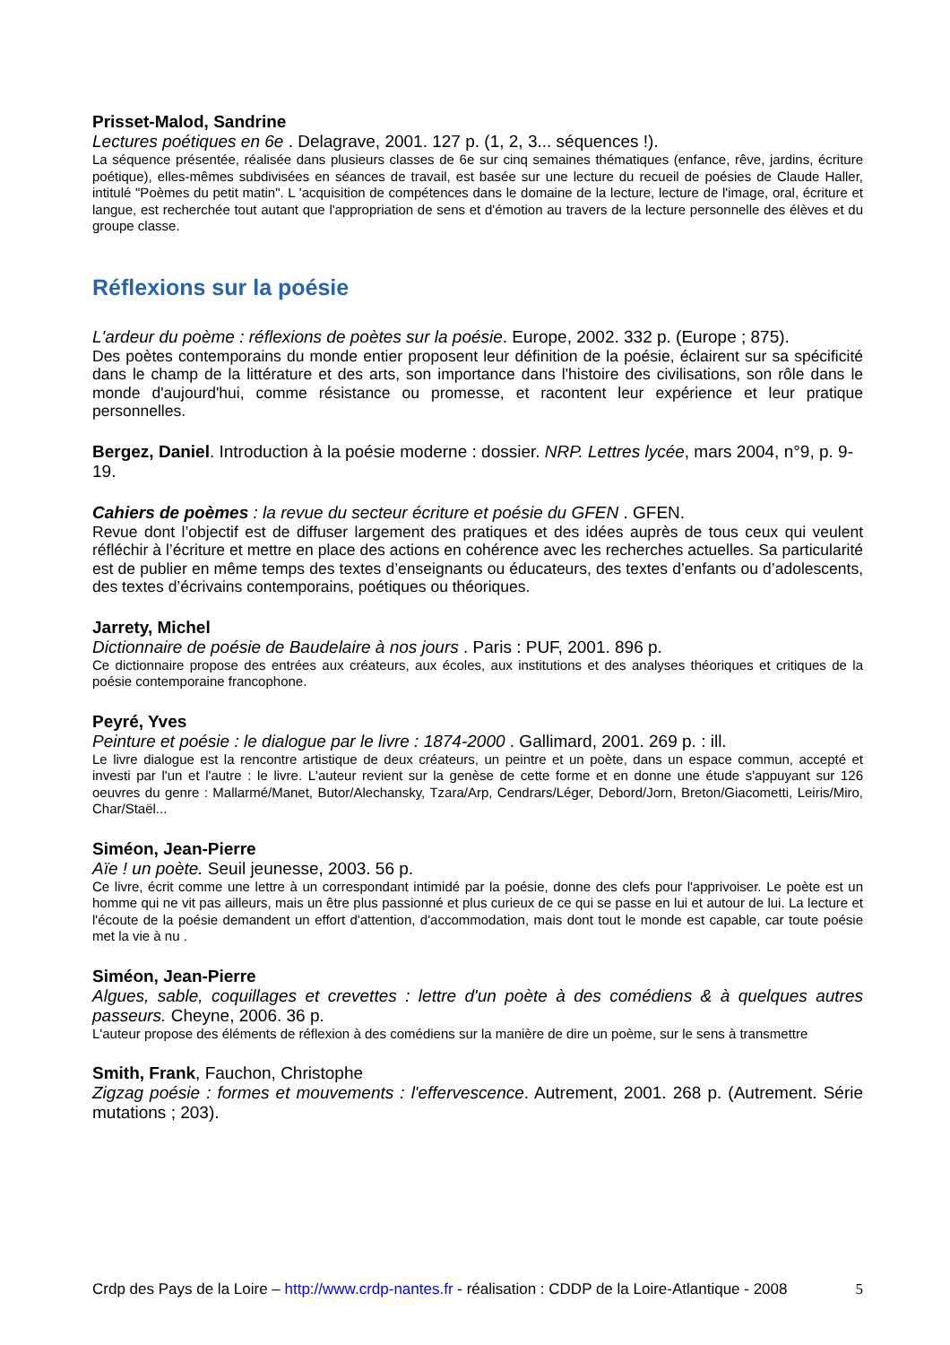Prisset-Malod, Sandrine
Lectures poétiques en 6e . Delagrave, 2001. 127 p. (1, 2, 3... séquences !).
La séquence présentée, réalisée dans plusieurs classes de 6e sur cinq semaines thématiques (enfance, rêve, jardins, écriture poétique), elles-mêmes subdivisées en séances de travail, est basée sur une lecture du recueil de poésies de Claude Haller, intitulé "Poèmes du petit matin". L 'acquisition de compétences dans le domaine de la lecture, lecture de l'image, oral, écriture et langue, est recherchée tout autant que l'appropriation de sens et d'émotion au travers de la lecture personnelle des élèves et du groupe classe.
Réflexions sur la poésie
L'ardeur du poème : réflexions de poètes sur la poésie. Europe, 2002. 332 p. (Europe ; 875).
Des poètes contemporains du monde entier proposent leur définition de la poésie, éclairent sur sa spécificité dans le champ de la littérature et des arts, son importance dans l'histoire des civilisations, son rôle dans le monde d'aujourd'hui, comme résistance ou promesse, et racontent leur expérience et leur pratique personnelles.
Bergez, Daniel. Introduction à la poésie moderne : dossier. NRP. Lettres lycée, mars 2004, n°9, p. 9-19.
Cahiers de poèmes : la revue du secteur écriture et poésie du GFEN . GFEN.
Revue dont l’objectif est de diffuser largement des pratiques et des idées auprès de tous ceux qui veulent réfléchir à l’écriture et mettre en place des actions en cohérence avec les recherches actuelles. Sa particularité est de publier en même temps des textes d’enseignants ou éducateurs, des textes d’enfants ou d’adolescents, des textes d’écrivains contemporains, poétiques ou théoriques.
Jarrety, Michel
Dictionnaire de poésie de Baudelaire à nos jours . Paris : PUF, 2001. 896 p.
Ce dictionnaire propose des entrées aux créateurs, aux écoles, aux institutions et des analyses théoriques et critiques de la poésie contemporaine francophone.
Peyré, Yves
Peinture et poésie : le dialogue par le livre : 1874-2000 . Gallimard, 2001. 269 p. : ill.
Le livre dialogue est la rencontre artistique de deux créateurs, un peintre et un poète, dans un espace commun, accepté et investi par l'un et l'autre : le livre. L'auteur revient sur la genèse de cette forme et en donne une étude s'appuyant sur 126 oeuvres du genre : Mallarmé/Manet, Butor/Alechansky, Tzara/Arp, Cendrars/Léger, Debord/Jorn, Breton/Giacometti, Leiris/Miro, Char/Staël...
Siméon, Jean-Pierre
Aïe ! un poète. Seuil jeunesse, 2003. 56 p.
Ce livre, écrit comme une lettre à un correspondant intimidé par la poésie, donne des clefs pour l'apprivoiser. Le poète est un homme qui ne vit pas ailleurs, mais un être plus passionné et plus curieux de ce qui se passe en lui et autour de lui. La lecture et l'écoute de la poésie demandent un effort d'attention, d'accommodation, mais dont tout le monde est capable, car toute poésie met la vie à nu .
Siméon, Jean-Pierre
Algues, sable, coquillages et crevettes : lettre d'un poète à des comédiens & à quelques autres passeurs. Cheyne, 2006. 36 p.
L'auteur propose des éléments de réflexion à des comédiens sur la manière de dire un poème, sur le sens à transmettre
Smith, Frank, Fauchon, Christophe
Zigzag poésie : formes et mouvements : l'effervescence. Autrement, 2001. 268 p. (Autrement. Série mutations ; 203).
Crdp des Pays de la Loire – http://www.crdp-nantes.fr - réalisation : CDDP de la Loire-Atlantique - 2008 5